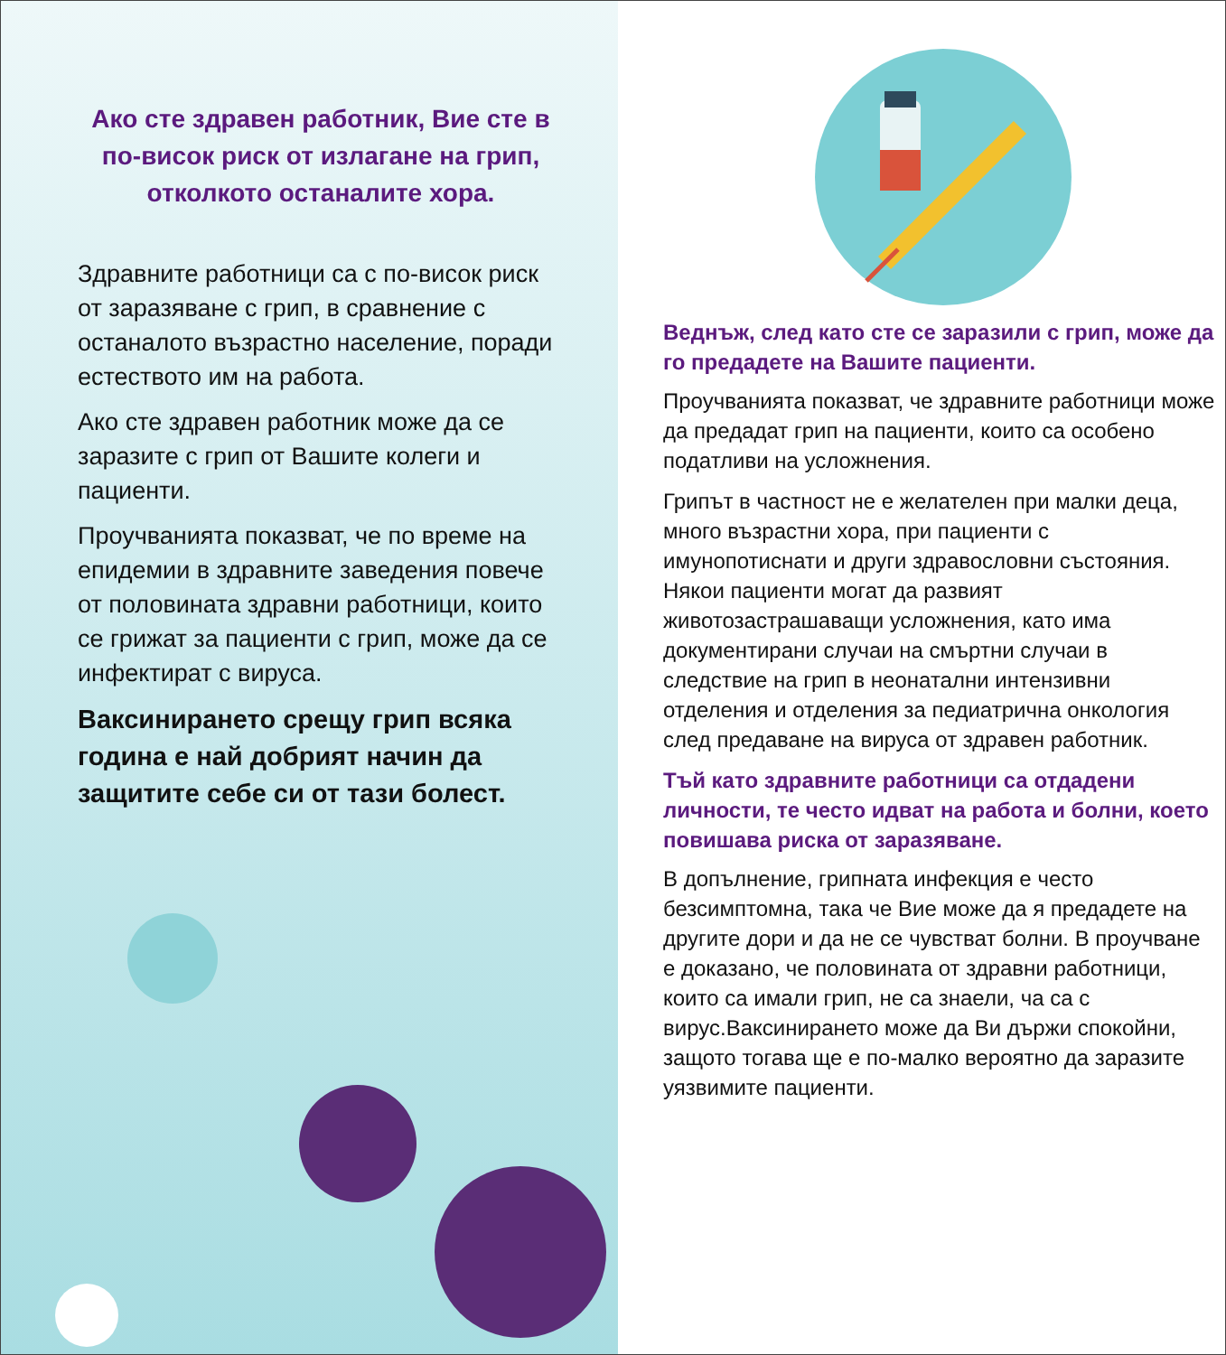Ако сте здравен работник, Вие сте в по-висок риск от излагане на грип, отколкото останалите хора.
Здравните работници са с по-висок риск от заразяване с грип, в сравнение с останалото възрастно население, поради естеството им на работа.
Ако сте здравен работник може да се заразите с грип от Вашите колеги и пациенти.
Проучванията показват, че по време на епидемии в здравните заведения повече от половината здравни работници, които се грижат за пациенти с грип, може да се инфектират с вируса.
Ваксинирането срещу грип всяка година е най добрият начин да защитите себе си от тази болест.
Веднъж, след като сте се заразили с грип, може да го предадете на Вашите пациенти.
Проучванията показват, че здравните работници може да предадат грип на пациенти, които са особено податливи на усложнения.
Грипът в частност не е желателен при малки деца, много възрастни хора, при пациенти с имунопотиснати и други здравословни състояния. Някои пациенти могат да развият животозастрашаващи усложнения, като има документирани случаи на смъртни случаи в следствие на грип в неонатални интензивни отделения и отделения за педиатрична онкология след предаване на вируса от здравен работник.
Тъй като здравните работници са отдадени личности, те често идват на работа и болни, което повишава риска от заразяване.
В допълнение, грипната инфекция е често безсимптомна, така че Вие може да я предадете на другите дори и да не се чувстват болни. В проучване е доказано, че половината от здравни работници, които са имали грип, не са знаели, ча са с вирус.Ваксинирането може да Ви държи спокойни, защото тогава ще е по-малко вероятно да заразите уязвимите пациенти.